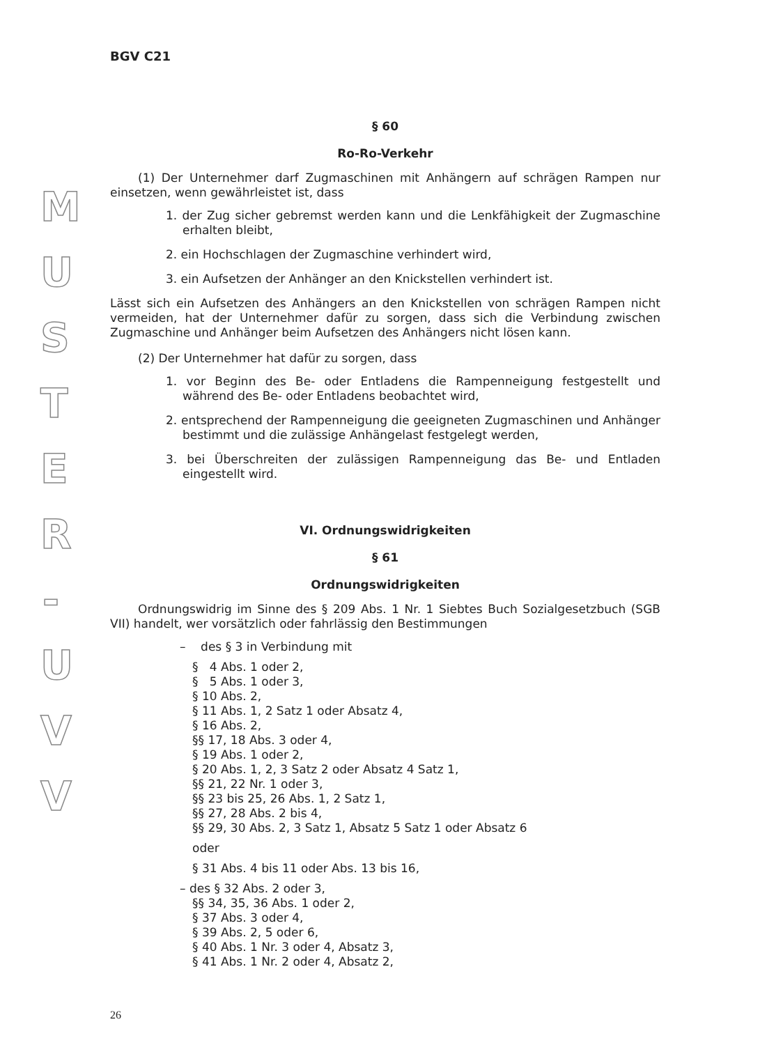M
U
S
T
E
R
-
U
V
V
BGV C21
§ 60
Ro-Ro-Verkehr
(1) Der Unternehmer darf Zugmaschinen mit Anhängern auf schrägen Rampen nur einsetzen, wenn gewährleistet ist, dass
1. der Zug sicher gebremst werden kann und die Lenkfähigkeit der Zugmaschine erhalten bleibt,
2. ein Hochschlagen der Zugmaschine verhindert wird,
3. ein Aufsetzen der Anhänger an den Knickstellen verhindert ist.
Lässt sich ein Aufsetzen des Anhängers an den Knickstellen von schrägen Rampen nicht vermeiden, hat der Unternehmer dafür zu sorgen, dass sich die Verbindung zwischen Zugmaschine und Anhänger beim Aufsetzen des Anhängers nicht lösen kann.
(2) Der Unternehmer hat dafür zu sorgen, dass
1. vor Beginn des Be- oder Entladens die Rampenneigung festgestellt und während des Be- oder Entladens beobachtet wird,
2. entsprechend der Rampenneigung die geeigneten Zugmaschinen und Anhänger bestimmt und die zulässige Anhängelast festgelegt werden,
3. bei Überschreiten der zulässigen Rampenneigung das Be- und Entladen eingestellt wird.
VI. Ordnungswidrigkeiten
§ 61
Ordnungswidrigkeiten
Ordnungswidrig im Sinne des § 209 Abs. 1 Nr. 1 Siebtes Buch Sozialgesetzbuch (SGB VII) handelt, wer vorsätzlich oder fahrlässig den Bestimmungen
– des § 3 in Verbindung mit
§ 4 Abs. 1 oder 2,
§ 5 Abs. 1 oder 3,
§ 10 Abs. 2,
§ 11 Abs. 1, 2 Satz 1 oder Absatz 4,
§ 16 Abs. 2,
§§ 17, 18 Abs. 3 oder 4,
§ 19 Abs. 1 oder 2,
§ 20 Abs. 1, 2, 3 Satz 2 oder Absatz 4 Satz 1,
§§ 21, 22 Nr. 1 oder 3,
§§ 23 bis 25, 26 Abs. 1, 2 Satz 1,
§§ 27, 28 Abs. 2 bis 4,
§§ 29, 30 Abs. 2, 3 Satz 1, Absatz 5 Satz 1 oder Absatz 6
oder
§ 31 Abs. 4 bis 11 oder Abs. 13 bis 16,
– des § 32 Abs. 2 oder 3,
§§ 34, 35, 36 Abs. 1 oder 2,
§ 37 Abs. 3 oder 4,
§ 39 Abs. 2, 5 oder 6,
§ 40 Abs. 1 Nr. 3 oder 4, Absatz 3,
§ 41 Abs. 1 Nr. 2 oder 4, Absatz 2,
26